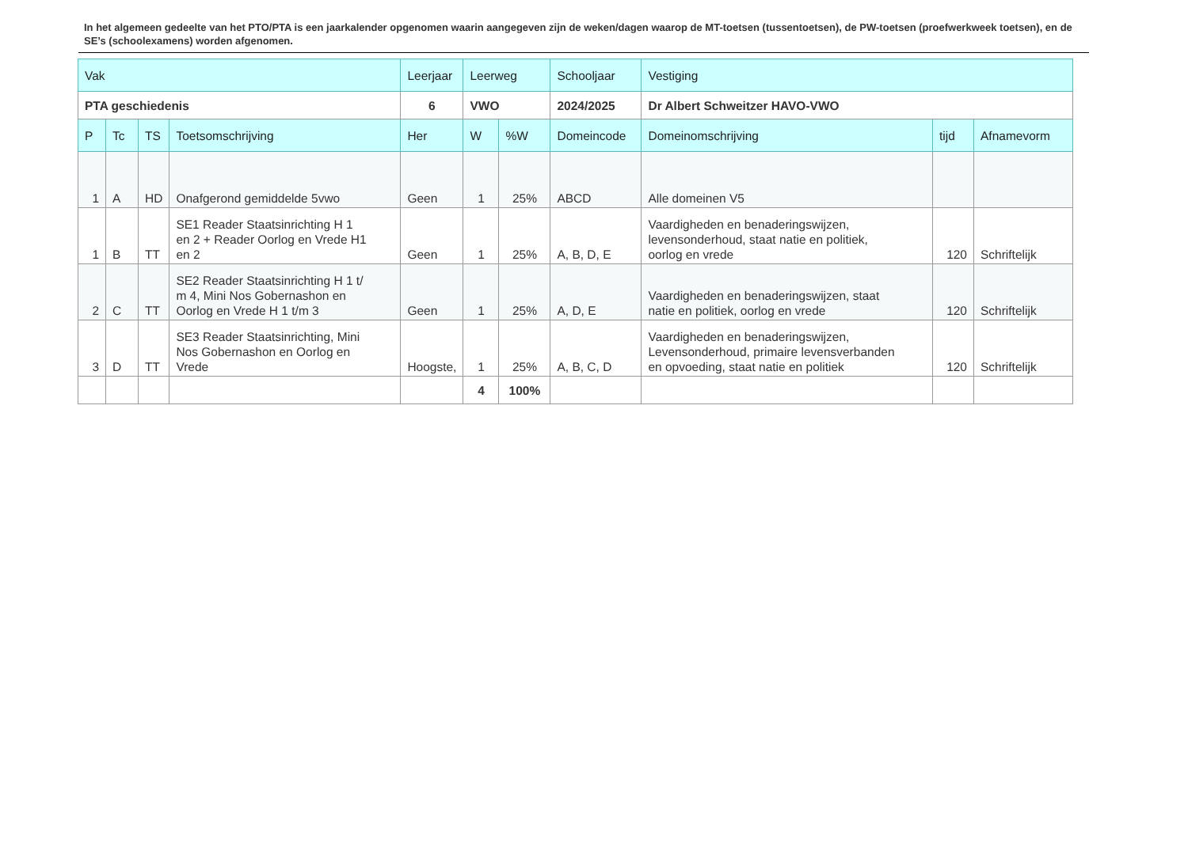In het algemeen gedeelte van het PTO/PTA is een jaarkalender opgenomen waarin aangegeven zijn de weken/dagen waarop de MT-toetsen (tussentoetsen), de PW-toetsen (proefwerkweek toetsen), en de SE’s (schoolexamens) worden afgenomen.
| Vak | | | | Leerjaar | Leerweg | | Schooljaar | Vestiging | | |
| --- | --- | --- | --- | --- | --- | --- | --- | --- | --- | --- |
| PTA geschiedenis | | | | 6 | VWO | | 2024/2025 | Dr Albert Schweitzer HAVO-VWO | | |
| P | Tc | TS | Toetsomschrijving | Her | W | %W | Domeincode | Domeinomschrijving | tijd | Afnamevorm |
| 1 | A | HD | Onafgerond gemiddelde 5vwo | Geen | 1 | 25% | ABCD | Alle domeinen V5 | | |
| 1 | B | TT | SE1 Reader Staatsinrichting H 1 en 2 + Reader Oorlog en Vrede H1 en 2 | Geen | 1 | 25% | A, B, D, E | Vaardigheden en benaderingswijzen, levensonderhoud, staat natie en politiek, oorlog en vrede | 120 | Schriftelijk |
| 2 | C | TT | SE2 Reader Staatsinrichting H 1 t/ m 4, Mini Nos Gobernashon en Oorlog en Vrede H 1 t/m 3 | Geen | 1 | 25% | A, D, E | Vaardigheden en benaderingswijzen, staat natie en politiek, oorlog en vrede | 120 | Schriftelijk |
| 3 | D | TT | SE3 Reader Staatsinrichting, Mini Nos Gobernashon en Oorlog en Vrede | Hoogste, | 1 | 25% | A, B, C, D | Vaardigheden en benaderingswijzen, Levensonderhoud, primaire levensverbanden en opvoeding, staat natie en politiek | 120 | Schriftelijk |
| | | | | | 4 | 100% | | | | |